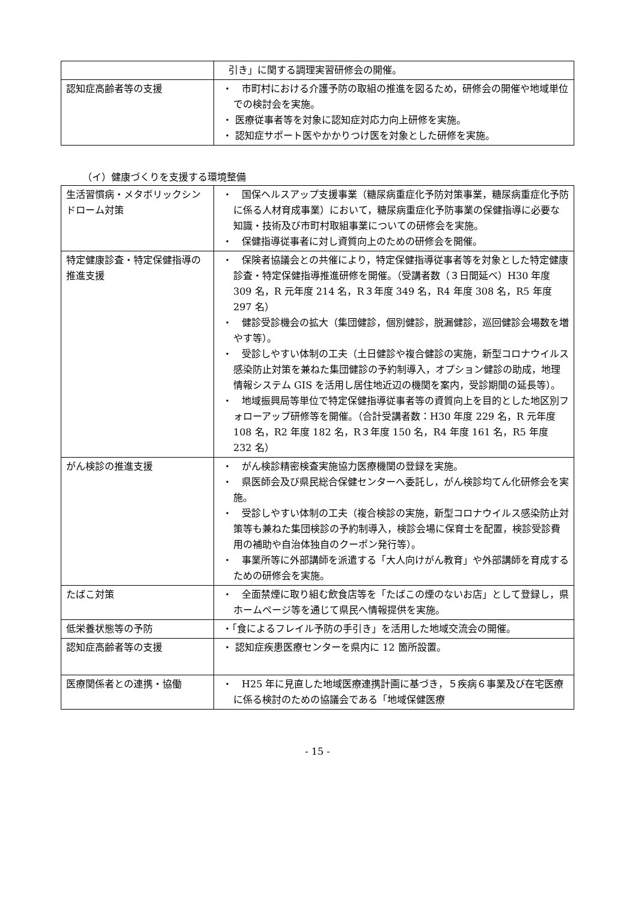| | 引き」に関する調理実習研修会の開催。 |
| 認知症高齢者等の支援 | ・ 市町村における介護予防の取組の推進を図るため，研修会の開催や地域単位での検討会を実施。 ・ 医療従事者等を対象に認知症対応力向上研修を実施。 ・ 認知症サポート医やかかりつけ医を対象とした研修を実施。 |
（イ）健康づくりを支援する環境整備
| 生活習慣病・メタボリックシンドローム対策 | ・ 国保ヘルスアップ支援事業（糖尿病重症化予防対策事業，糖尿病重症化予防に係る人材育成事業）において，糖尿病重症化予防事業の保健指導に必要な知識・技術及び市町村取組事業についての研修会を実施。 ・ 保健指導従事者に対し資質向上のための研修会を開催。 |
| 特定健康診査・特定保健指導の推進支援 | ・ 保険者協議会との共催により，特定保健指導従事者等を対象とした特定健康診査・特定保健指導推進研修を開催。（受講者数（３日間延べ）H30 年度 309 名，R 元年度 214 名，R３年度 349 名，R4 年度 308 名，R5 年度 297 名） ・ 健診受診機会の拡大（集団健診，個別健診，脱漏健診，巡回健診会場数を増やす等）。 ・ 受診しやすい体制の工夫（土日健診や複合健診の実施，新型コロナウイルス感染防止対策を兼ねた集団健診の予約制導入，オプション健診の助成，地理情報システム GIS を活用し居住地近辺の機関を案内，受診期間の延長等）。 ・ 地域振興局等単位で特定保健指導従事者等の資質向上を目的とした地区別フォローアップ研修等を開催。（合計受講者数：H30 年度 229 名，R 元年度 108 名，R2 年度 182 名，R３年度 150 名，R4 年度 161 名，R5 年度 232 名） |
| がん検診の推進支援 | ・ がん検診精密検査実施協力医療機関の登録を実施。 ・ 県医師会及び県民総合保健センターへ委託し，がん検診均てん化研修会を実施。 ・ 受診しやすい体制の工夫（複合検診の実施，新型コロナウイルス感染防止対策等も兼ねた集団検診の予約制導入，検診会場に保育士を配置，検診受診費用の補助や自治体独自のクーポン発行等）。 ・ 事業所等に外部講師を派遣する「大人向けがん教育」や外部講師を育成するための研修会を実施。 |
| たばこ対策 | ・ 全面禁煙に取り組む飲食店等を「たばこの煙のないお店」として登録し，県ホームページ等を通じて県民へ情報提供を実施。 |
| 低栄養状態等の予防 | ・「食によるフレイル予防の手引き」を活用した地域交流会の開催。 |
| 認知症高齢者等の支援 | ・ 認知症疾患医療センターを県内に 12 箇所設置。 |
| 医療関係者との連携・協働 | ・ H25 年に見直した地域医療連携計画に基づき，５疾病６事業及び在宅医療に係る検討のための協議会である「地域保健医療 |
- 15 -